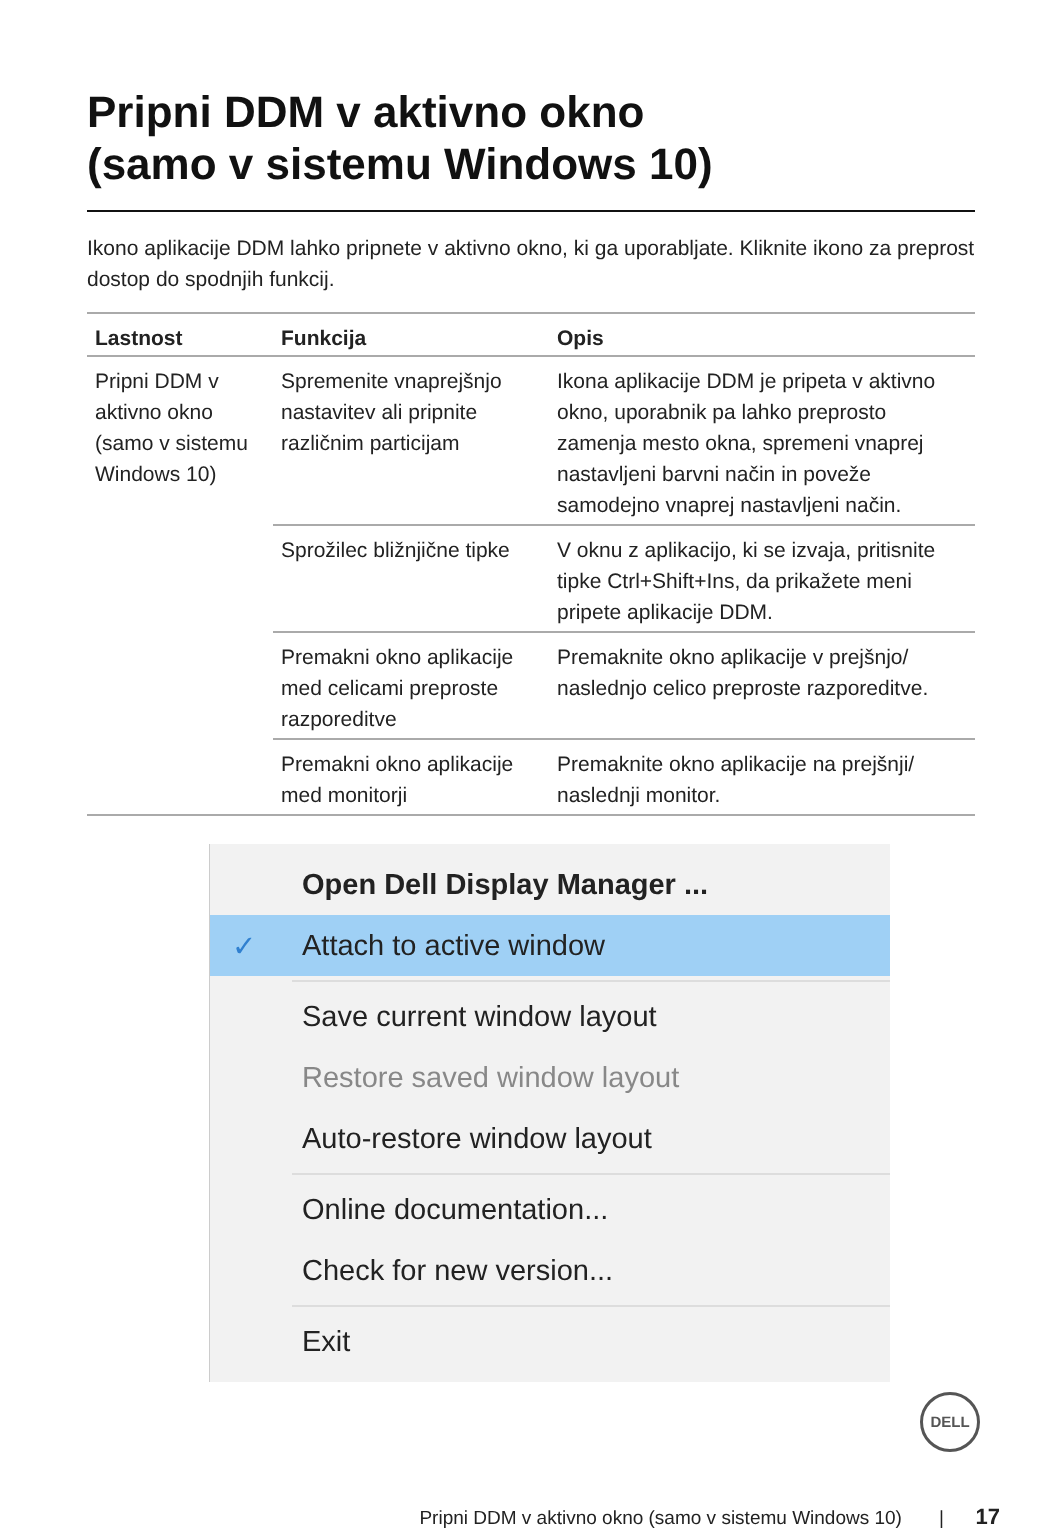Pripni DDM v aktivno okno
(samo v sistemu Windows 10)
Ikono aplikacije DDM lahko pripnete v aktivno okno, ki ga uporabljate. Kliknite ikono za preprost dostop do spodnjih funkcij.
| Lastnost | Funkcija | Opis |
| --- | --- | --- |
| Pripni DDM v aktivno okno (samo v sistemu Windows 10) | Spremenite vnaprejšnjo nastavitev ali pripnite različnim particijam | Ikona aplikacije DDM je pripeta v aktivno okno, uporabnik pa lahko preprosto zamenja mesto okna, spremeni vnaprej nastavljeni barvni način in poveže samodejno vnaprej nastavljeni način. |
| | Sprožilec bližnjične tipke | V oknu z aplikacijo, ki se izvaja, pritisnite tipke Ctrl+Shift+Ins, da prikažete meni pripete aplikacije DDM. |
| | Premakni okno aplikacije med celicami preproste razporeditve | Premaknite okno aplikacije v prejšnjo/ naslednjo celico preproste razporeditve. |
| | Premakni okno aplikacije med monitorji | Premaknite okno aplikacije na prejšnji/ naslednji monitor. |
Open Dell Display Manager ...
✓ Attach to active window
Save current window layout
Restore saved window layout
Auto-restore window layout
Online documentation...
Check for new version...
Exit
DELL
Pripni DDM v aktivno okno (samo v sistemu Windows 10) | 17